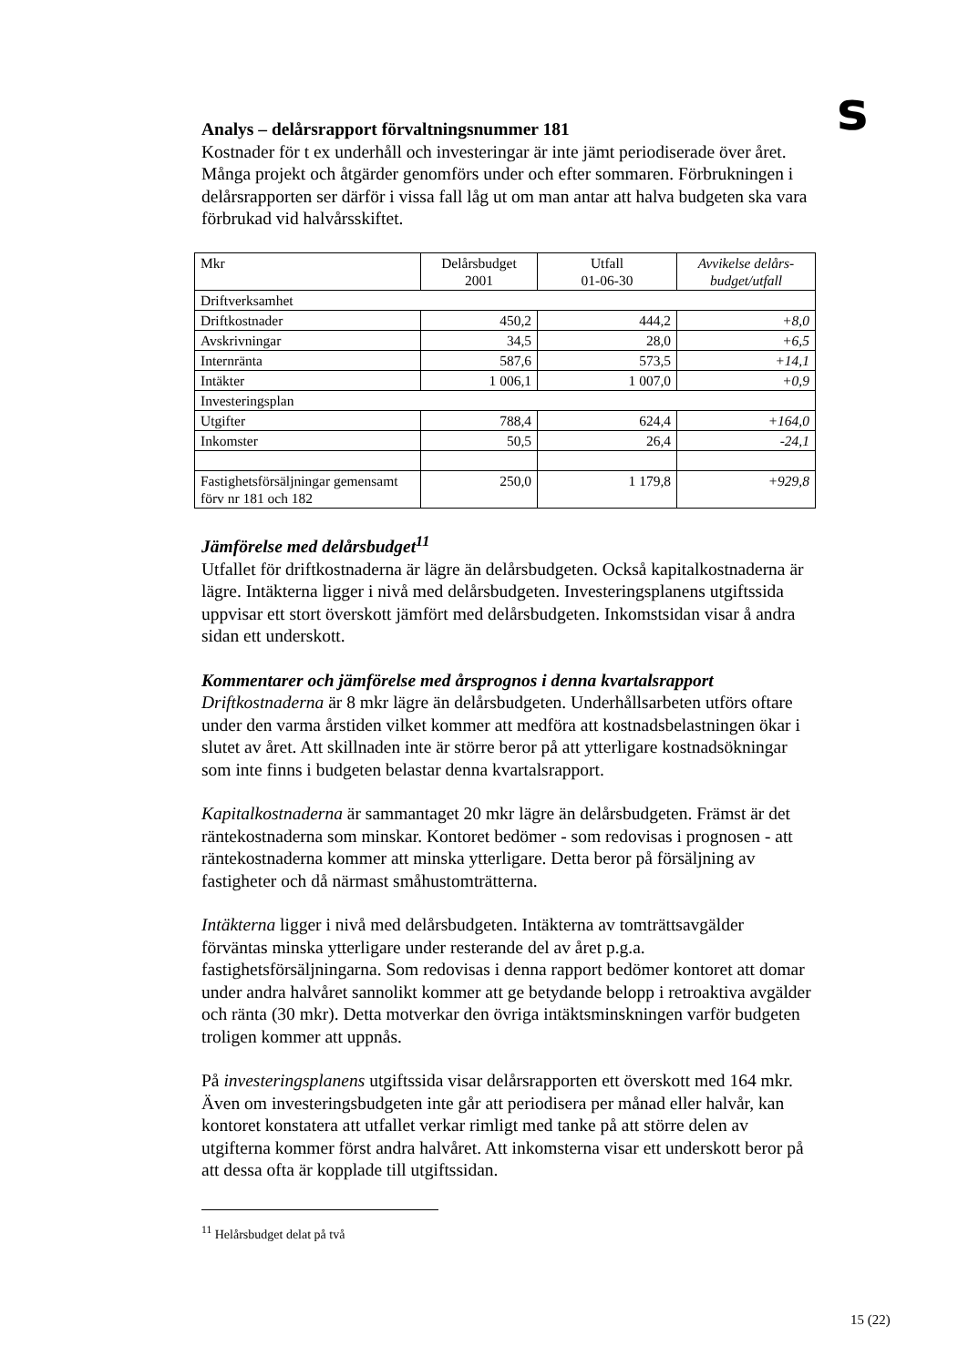s
Analys – delårsrapport förvaltningsnummer 181
Kostnader för t ex underhåll och investeringar är inte jämt periodiserade över året. Många projekt och åtgärder genomförs under och efter sommaren. Förbrukningen i delårsrapporten ser därför i vissa fall låg ut om man antar att halva budgeten ska vara förbrukad vid halvårsskiftet.
| Mkr | Delårsbudget 2001 | Utfall 01-06-30 | Avvikelse delårs- budget/utfall |
| Driftverksamhet | | | |
| Driftkostnader | 450,2 | 444,2 | +8,0 |
| Avskrivningar | 34,5 | 28,0 | +6,5 |
| Internränta | 587,6 | 573,5 | +14,1 |
| Intäkter | 1 006,1 | 1 007,0 | +0,9 |
| Investeringsplan | | | |
| Utgifter | 788,4 | 624,4 | +164,0 |
| Inkomster | 50,5 | 26,4 | -24,1 |
| Fastighetsförsäljningar gemensamt förv nr 181 och 182 | 250,0 | 1 179,8 | +929,8 |
Jämförelse med delårsbudget<sup>11</sup>
Utfallet för driftkostnaderna är lägre än delårsbudgeten. Också kapitalkostnaderna är lägre. Intäkterna ligger i nivå med delårsbudgeten. Investeringsplanens utgiftssida uppvisar ett stort överskott jämfört med delårsbudgeten. Inkomstsidan visar å andra sidan ett underskott.
Kommentarer och jämförelse med årsprognos i denna kvartalsrapport
Driftkostnaderna är 8 mkr lägre än delårsbudgeten. Underhållsarbeten utförs oftare under den varma årstiden vilket kommer att medföra att kostnadsbelastningen ökar i slutet av året. Att skillnaden inte är större beror på att ytterligare kostnadsökningar som inte finns i budgeten belastar denna kvartalsrapport.
Kapitalkostnaderna är sammantaget 20 mkr lägre än delårsbudgeten. Främst är det räntekostnaderna som minskar. Kontoret bedömer - som redovisas i prognosen - att räntekostnaderna kommer att minska ytterligare. Detta beror på försäljning av fastigheter och då närmast småhustomträtterna.
Intäkterna ligger i nivå med delårsbudgeten. Intäkterna av tomträttsavgälder förväntas minska ytterligare under resterande del av året p.g.a. fastighetsförsäljningarna. Som redovisas i denna rapport bedömer kontoret att domar under andra halvåret sannolikt kommer att ge betydande belopp i retroaktiva avgälder och ränta (30 mkr). Detta motverkar den övriga intäktsminskningen varför budgeten troligen kommer att uppnås.
På investeringsplanens utgiftssida visar delårsrapporten ett överskott med 164 mkr. Även om investeringsbudgeten inte går att periodisera per månad eller halvår, kan kontoret konstatera att utfallet verkar rimligt med tanke på att större delen av utgifterna kommer först andra halvåret. Att inkomsterna visar ett underskott beror på att dessa ofta är kopplade till utgiftssidan.
<sup>11</sup> Helårsbudget delat på två
15 (22)